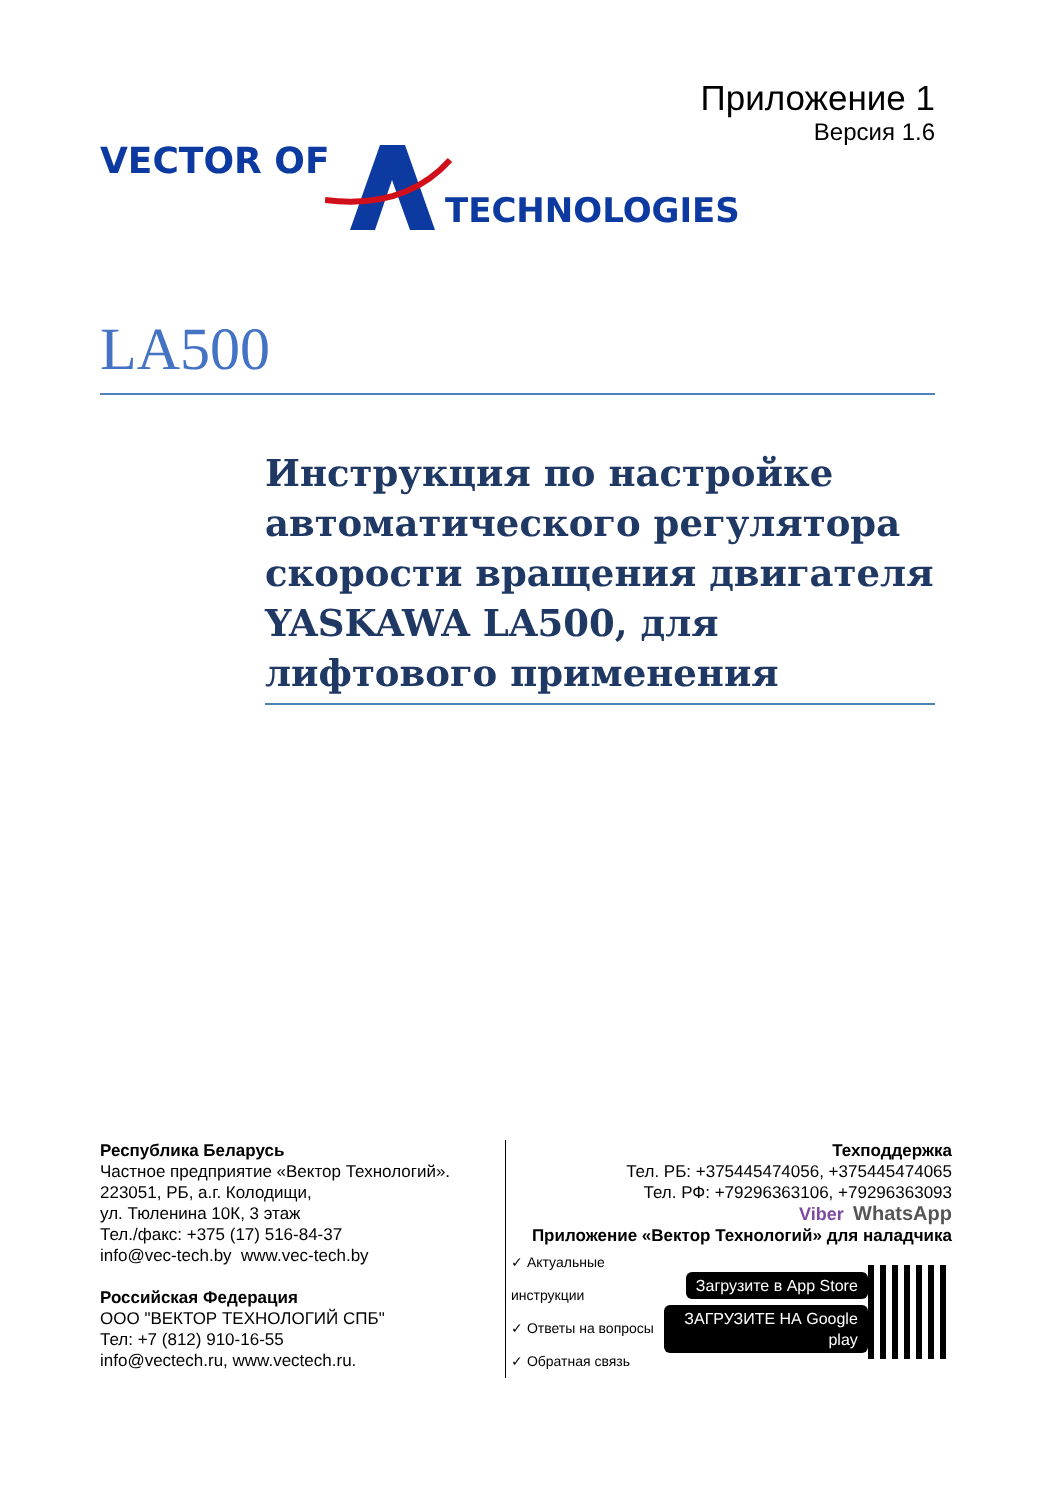Приложение 1
Версия 1.6
VECTOR OF
TECHNOLOGIES
LA500
Инструкция по настройке автоматического регулятора скорости вращения двигателя YASKAWA LA500, для лифтового применения
Республика Беларусь
Частное предприятие «Вектор Технологий».
223051, РБ, а.г. Колодищи,
ул. Тюленина 10К, 3 этаж
Тел./факс: +375 (17) 516-84-37
info@vec-tech.by www.vec-tech.by
Российская Федерация
ООО "ВЕКТОР ТЕХНОЛОГИЙ СПБ"
Тел: +7 (812) 910-16-55
info@vectech.ru, www.vectech.ru.
Техподдержка
Тел. РБ: +375445474056, +375445474065
Тел. РФ: +79296363106, +79296363093
Viber WhatsApp
Приложение «Вектор Технологий» для наладчика
✓ Актуальные инструкции
✓ Ответы на вопросы
✓ Обратная связь
Загрузите в App Store
ЗАГРУЗИТЕ НА Google play